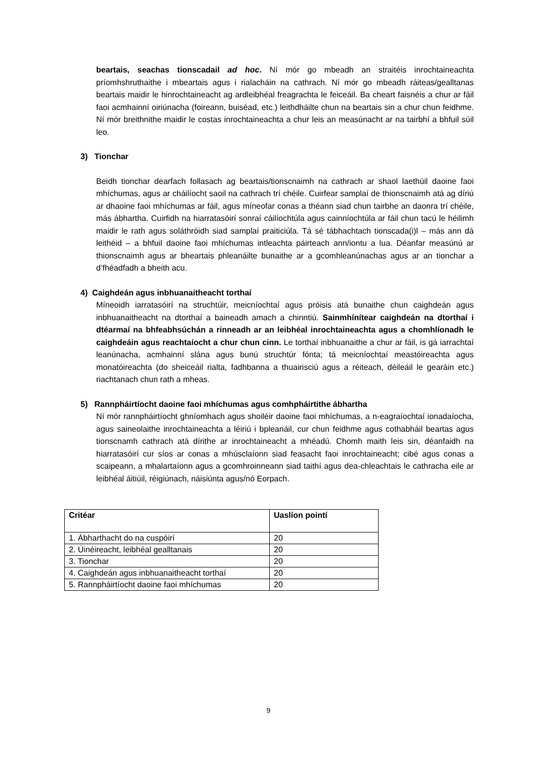beartais, seachas tionscadail ad hoc. Ní mór go mbeadh an straitéis inrochtaineachta príomhshruthaithe i mbeartais agus i rialacháin na cathrach. Ní mór go mbeadh ráiteas/gealltanas beartais maidir le hinrochtaineacht ag ardleibhéal freagrachta le feiceáil. Ba cheart faisnéis a chur ar fáil faoi acmhainní oiriúnacha (foireann, buiséad, etc.) leithdháilte chun na beartais sin a chur chun feidhme. Ní mór breithnithe maidir le costas inrochtaineachta a chur leis an measúnacht ar na tairbhí a bhfuil súil leo.
3) Tionchar
Beidh tionchar dearfach follasach ag beartais/tionscnaimh na cathrach ar shaol laethúil daoine faoi mhíchumas, agus ar cháilíocht saoil na cathrach trí chéile. Cuirfear samplaí de thionscnaimh atá ag díriú ar dhaoine faoi mhíchumas ar fáil, agus míneofar conas a théann siad chun tairbhe an daonra trí chéile, más ábhartha. Cuirfidh na hiarratasóirí sonraí cáilíochtúla agus cainníochtúla ar fáil chun tacú le héilimh maidir le rath agus soláthróidh siad samplaí praiticiúla. Tá sé tábhachtach tionscada(i)l – más ann dá leithéid – a bhfuil daoine faoi mhíchumas intleachta páirteach ann/iontu a lua. Déanfar measúnú ar thionscnaimh agus ar bheartais phleanáilte bunaithe ar a gcomhleanúnachas agus ar an tionchar a d’fhéadfadh a bheith acu.
4) Caighdeán agus inbhuanaitheacht torthaí
Míneoidh iarratasóirí na struchtúir, meicníochtaí agus próisis atá bunaithe chun caighdeán agus inbhuanaitheacht na dtorthaí a baineadh amach a chinntiú. Sainmhínítear caighdeán na dtorthaí i dtéarmaí na bhfeabhsúchán a rinneadh ar an leibhéal inrochtaineachta agus a chomhlíonadh le caighdeáin agus reachtaíocht a chur chun cinn. Le torthaí inbhuanaithe a chur ar fáil, is gá iarrachtaí leanúnacha, acmhainní slána agus bunú struchtúr fónta; tá meicníochtaí meastóireachta agus monatóireachta (do sheiceáil rialta, fadhbanna a thuairisciú agus a réiteach, déileáil le gearáin etc.) riachtanach chun rath a mheas.
5) Rannpháirtíocht daoine faoi mhíchumas agus comhpháirtithe ábhartha
Ní mór rannpháirtíocht ghníomhach agus shoiléir daoine faoi mhíchumas, a n-eagraíochtaí ionadaíocha, agus saineolaithe inrochtaineachta a léiriú i bpleanáil, cur chun feidhme agus cothabháil beartas agus tionscnamh cathrach atá dírithe ar inrochtaineacht a mhéadú. Chomh maith leis sin, déanfaidh na hiarratasóirí cur síos ar conas a mhúsclaíonn siad feasacht faoi inrochtaineacht; cibé agus conas a scaipeann, a mhalartaíonn agus a gcomhroinneann siad taithí agus dea-chleachtais le cathracha eile ar leibhéal áitiúil, réigiúnach, náisiúnta agus/nó Eorpach.
| Critéar | Uaslíon pointí |
| --- | --- |
| 1. Ábharthacht do na cuspóirí | 20 |
| 2. Úinéireacht, leibhéal gealltanais | 20 |
| 3. Tionchar | 20 |
| 4. Caighdeán agus inbhuanaitheacht torthaí | 20 |
| 5. Rannpháirtíocht daoine faoi mhíchumas | 20 |
9